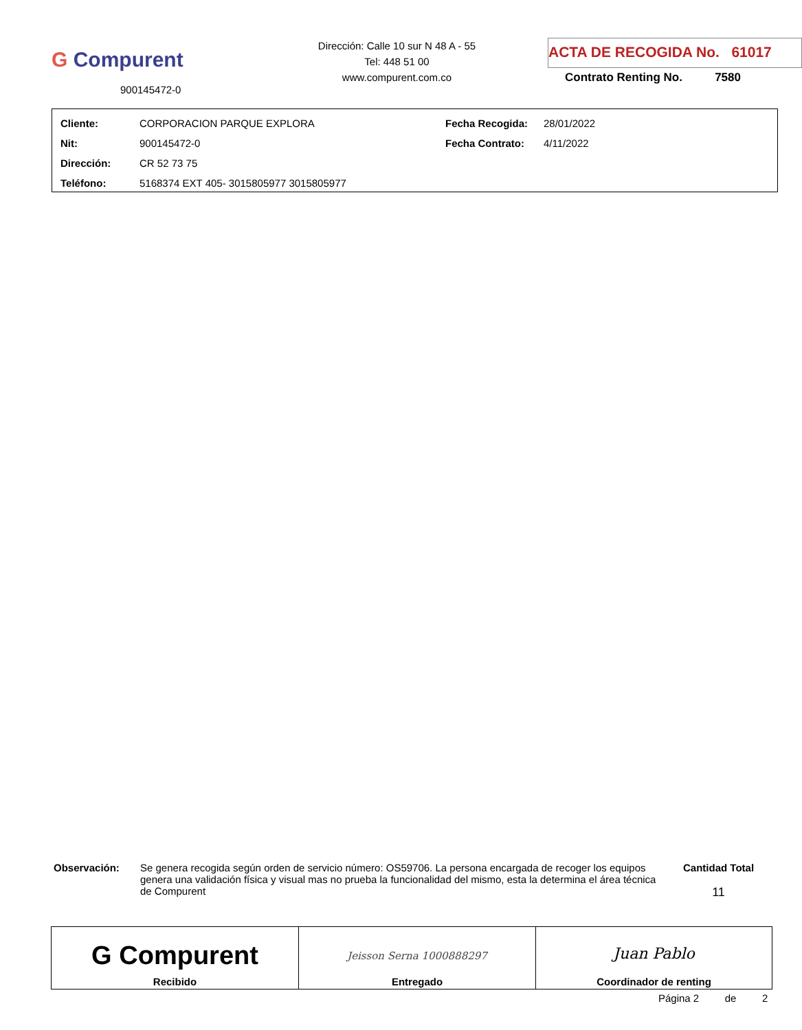G Compurent
900145472-0
Dirección: Calle 10 sur N 48 A - 55
Tel: 448 51 00
www.compurent.com.co
ACTA DE RECOGIDA No. 61017
Contrato Renting No. 7580
| Cliente: | CORPORACION PARQUE EXPLORA | Fecha Recogida: | 28/01/2022 |
| Nit: | 900145472-0 | Fecha Contrato: | 4/11/2022 |
| Dirección: | CR 52 73 75 | | |
| Teléfono: | 5168374 EXT 405- 3015805977 3015805977 | | |
Observación: Se genera recogida según orden de servicio número: OS59706. La persona encargada de recoger los equipos genera una validación física y visual mas no prueba la funcionalidad del mismo, esta la determina el área técnica de Compurent
Cantidad Total
11
| G Compurent Recibido | Jeisson Serna 1000888297 Entregado | Juan Pablo Coordinador de renting |
Página 2 de 2